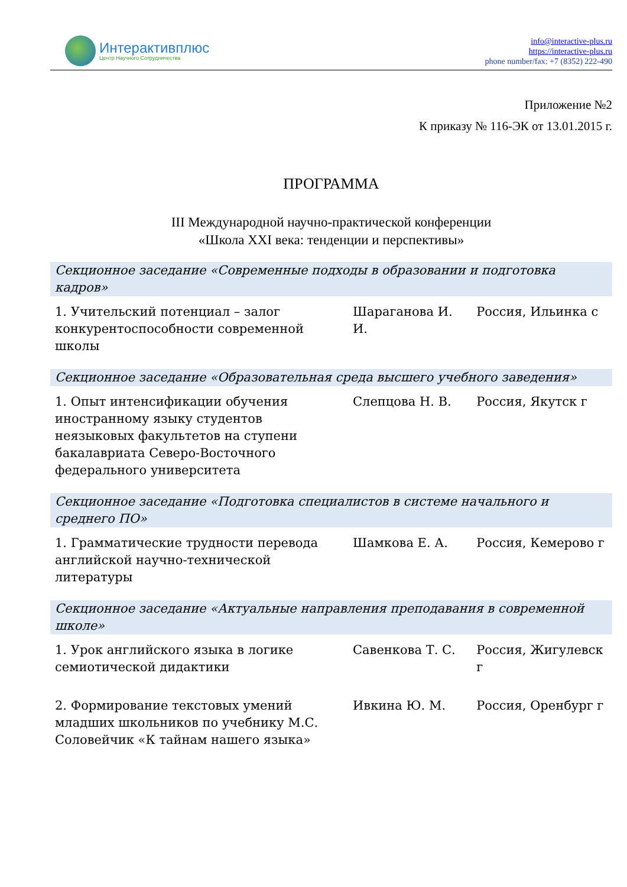Интерактивплюс
Центр Научного Сотрудничества
info@interactive-plus.ru
https://interactive-plus.ru
phone number/fax: +7 (8352) 222-490
Приложение №2
К приказу № 116-ЭК от 13.01.2015 г.
ПРОГРАММА
III Международной научно-практической конференции
«Школа XXI века: тенденции и перспективы»
| Секционное заседание «Современные подходы в образовании и подготовка кадров» | | |
| --- | --- | --- |
| 1. Учительский потенциал – залог конкурентоспособности современной школы | Шараганова И. И. | Россия, Ильинка с |
| Секционное заседание «Образовательная среда высшего учебного заведения» | | |
| 1. Опыт интенсификации обучения иностранному языку студентов неязыковых факультетов на ступени бакалавриата Северо-Восточного федерального университета | Слепцова Н. В. | Россия, Якутск г |
| Секционное заседание «Подготовка специалистов в системе начального и среднего ПО» | | |
| 1. Грамматические трудности перевода английской научно-технической литературы | Шамкова Е. А. | Россия, Кемерово г |
| Секционное заседание «Актуальные направления преподавания в современной школе» | | |
| 1. Урок английского языка в логике семиотической дидактики | Савенкова Т. С. | Россия, Жигулевск г |
| 2. Формирование текстовых умений младших школьников по учебнику М.С. Соловейчик «К тайнам нашего языка» | Ивкина Ю. М. | Россия, Оренбург г |